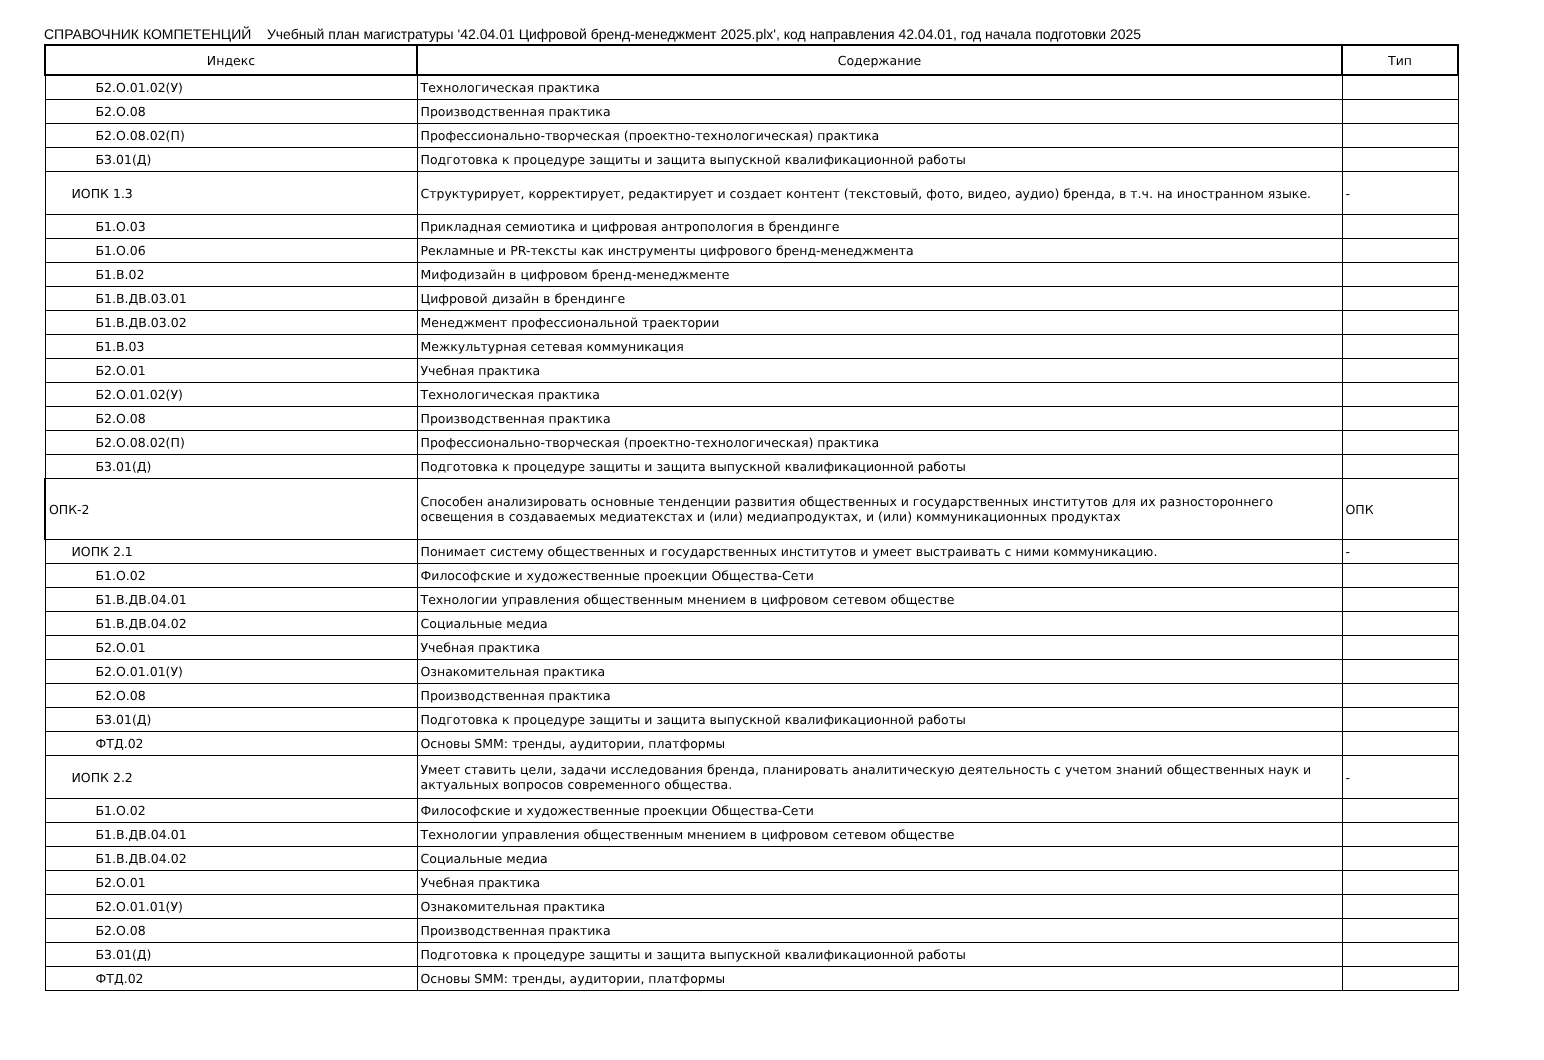СПРАВОЧНИК КОМПЕТЕНЦИЙ Учебный план магистратуры '42.04.01 Цифровой бренд-менеджмент 2025.plx', код направления 42.04.01, год начала подготовки 2025
| Индекс | Содержание | Тип |
| --- | --- | --- |
| Б2.О.01.02(У) | Технологическая практика | |
| Б2.О.08 | Производственная практика | |
| Б2.О.08.02(П) | Профессионально-творческая (проектно-технологическая) практика | |
| Б3.01(Д) | Подготовка к процедуре защиты и защита выпускной квалификационной работы | |
| ИОПК 1.3 | Структурирует, корректирует, редактирует и создает контент (текстовый, фото, видео, аудио) бренда, в т.ч. на иностранном языке. | - |
| Б1.О.03 | Прикладная семиотика и цифровая антропология в брендинге | |
| Б1.О.06 | Рекламные и PR-тексты как инструменты цифрового бренд-менеджмента | |
| Б1.В.02 | Мифодизайн в цифровом бренд-менеджменте | |
| Б1.В.ДВ.03.01 | Цифровой дизайн в брендинге | |
| Б1.В.ДВ.03.02 | Менеджмент профессиональной траектории | |
| Б1.В.03 | Межкультурная сетевая коммуникация | |
| Б2.О.01 | Учебная практика | |
| Б2.О.01.02(У) | Технологическая практика | |
| Б2.О.08 | Производственная практика | |
| Б2.О.08.02(П) | Профессионально-творческая (проектно-технологическая) практика | |
| Б3.01(Д) | Подготовка к процедуре защиты и защита выпускной квалификационной работы | |
| ОПК-2 | Способен анализировать основные тенденции развития общественных и государственных институтов для их разностороннего освещения в создаваемых медиатекстах и (или) медиапродуктах, и (или) коммуникационных продуктах | ОПК |
| ИОПК 2.1 | Понимает систему общественных и государственных институтов и умеет выстраивать с ними коммуникацию. | - |
| Б1.О.02 | Философские и художественные проекции Общества-Сети | |
| Б1.В.ДВ.04.01 | Технологии управления общественным мнением в цифровом сетевом обществе | |
| Б1.В.ДВ.04.02 | Социальные медиа | |
| Б2.О.01 | Учебная практика | |
| Б2.О.01.01(У) | Ознакомительная практика | |
| Б2.О.08 | Производственная практика | |
| Б3.01(Д) | Подготовка к процедуре защиты и защита выпускной квалификационной работы | |
| ФТД.02 | Основы SMM: тренды, аудитории, платформы | |
| ИОПК 2.2 | Умеет ставить цели, задачи исследования бренда, планировать аналитическую деятельность с учетом знаний общественных наук и актуальных вопросов современного общества. | - |
| Б1.О.02 | Философские и художественные проекции Общества-Сети | |
| Б1.В.ДВ.04.01 | Технологии управления общественным мнением в цифровом сетевом обществе | |
| Б1.В.ДВ.04.02 | Социальные медиа | |
| Б2.О.01 | Учебная практика | |
| Б2.О.01.01(У) | Ознакомительная практика | |
| Б2.О.08 | Производственная практика | |
| Б3.01(Д) | Подготовка к процедуре защиты и защита выпускной квалификационной работы | |
| ФТД.02 | Основы SMM: тренды, аудитории, платформы | |